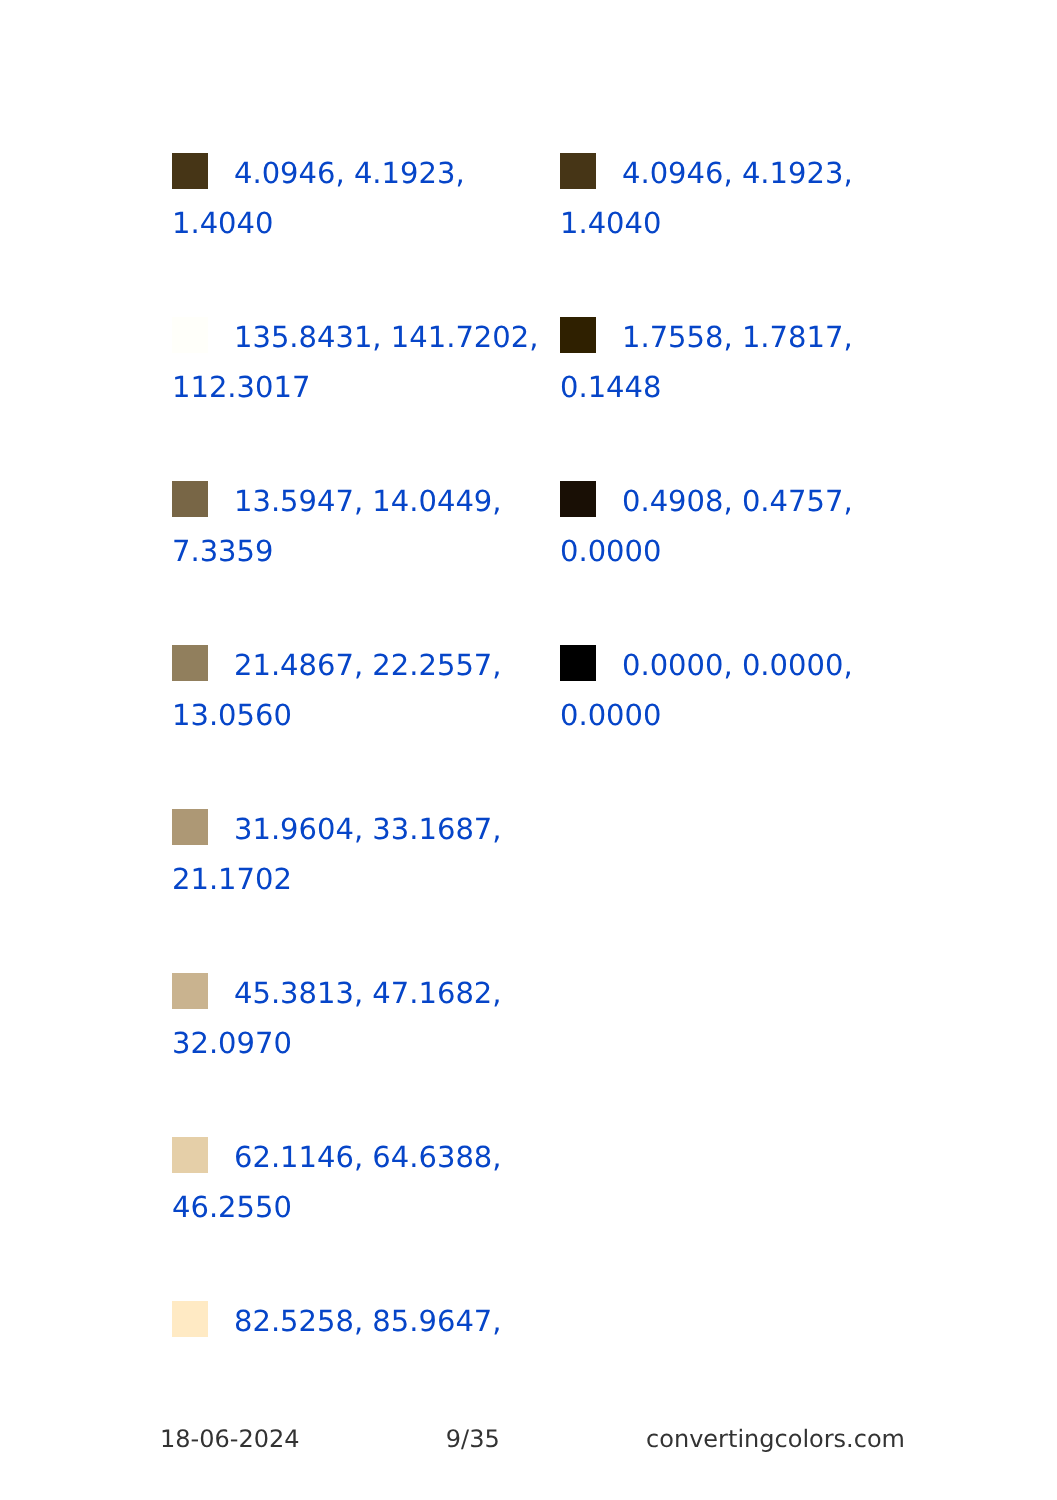4.0946, 4.1923, 1.4040
135.8431, 141.7202, 112.3017
13.5947, 14.0449, 7.3359
21.4867, 22.2557, 13.0560
31.9604, 33.1687, 21.1702
45.3813, 47.1682, 32.0970
62.1146, 64.6388, 46.2550
82.5258, 85.9647,
4.0946, 4.1923, 1.4040
1.7558, 1.7817, 0.1448
0.4908, 0.4757, 0.0000
0.0000, 0.0000, 0.0000
18-06-2024 9/35 convertingcolors.com